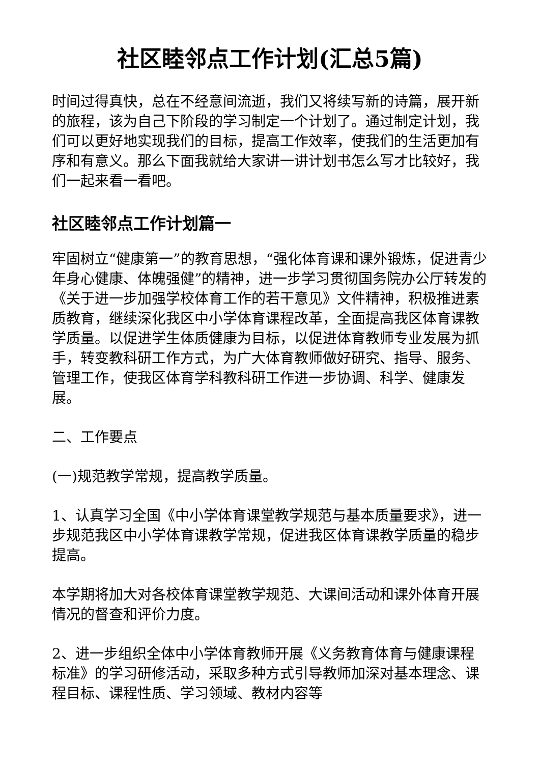社区睦邻点工作计划(汇总5篇)
时间过得真快，总在不经意间流逝，我们又将续写新的诗篇，展开新的旅程，该为自己下阶段的学习制定一个计划了。通过制定计划，我们可以更好地实现我们的目标，提高工作效率，使我们的生活更加有序和有意义。那么下面我就给大家讲一讲计划书怎么写才比较好，我们一起来看一看吧。
社区睦邻点工作计划篇一
牢固树立“健康第一”的教育思想，“强化体育课和课外锻炼，促进青少年身心健康、体魄强健”的精神，进一步学习贯彻国务院办公厅转发的《关于进一步加强学校体育工作的若干意见》文件精神，积极推进素质教育，继续深化我区中小学体育课程改革，全面提高我区体育课教学质量。以促进学生体质健康为目标，以促进体育教师专业发展为抓手，转变教科研工作方式，为广大体育教师做好研究、指导、服务、管理工作，使我区体育学科教科研工作进一步协调、科学、健康发展。
二、工作要点
(一)规范教学常规，提高教学质量。
1、认真学习全国《中小学体育课堂教学规范与基本质量要求》，进一步规范我区中小学体育课教学常规，促进我区体育课教学质量的稳步提高。
本学期将加大对各校体育课堂教学规范、大课间活动和课外体育开展情况的督查和评价力度。
2、进一步组织全体中小学体育教师开展《义务教育体育与健康课程标准》的学习研修活动，采取多种方式引导教师加深对基本理念、课程目标、课程性质、学习领域、教材内容等